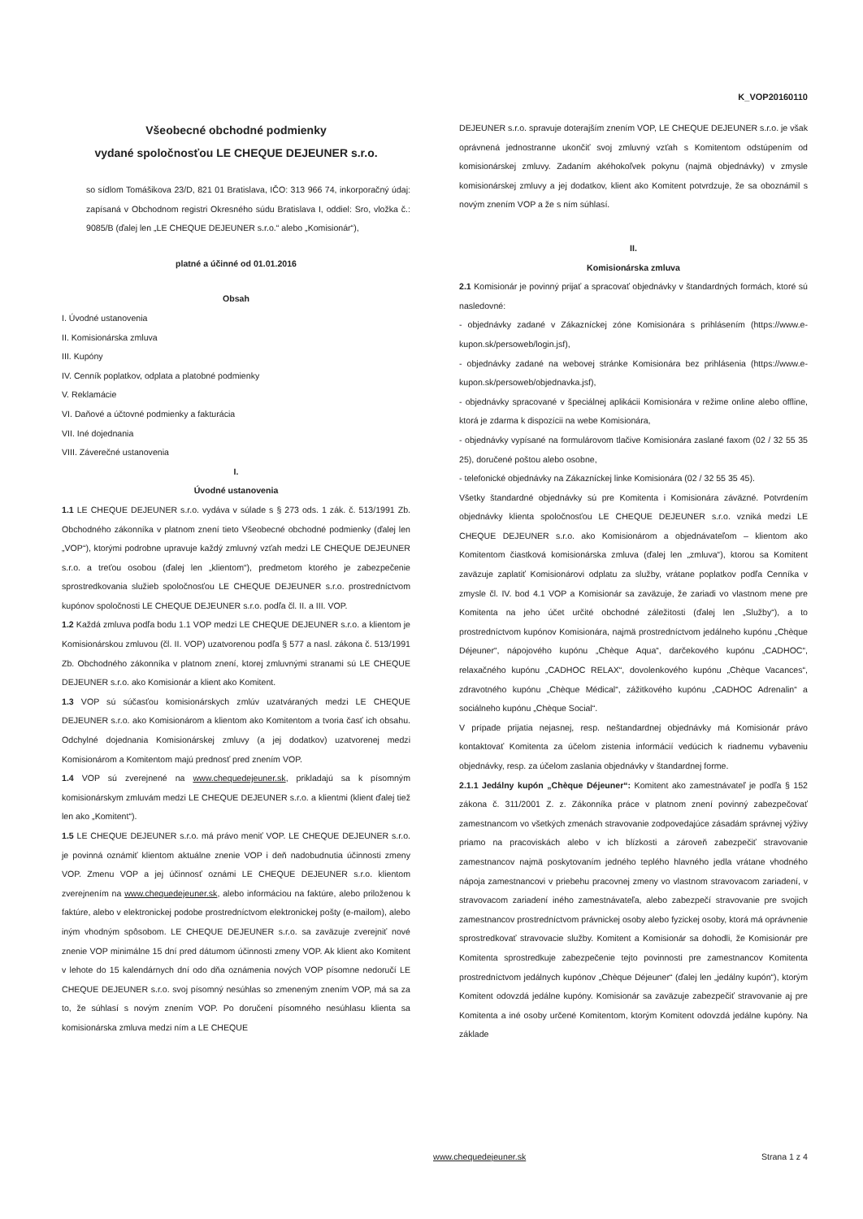K_VOP20160110
Všeobecné obchodné podmienky
vydané spoločnosťou LE CHEQUE DEJEUNER s.r.o.
so sídlom Tomášikova 23/D, 821 01 Bratislava, IČO: 313 966 74, inkorporačný údaj: zapísaná v Obchodnom registri Okresného súdu Bratislava I, oddiel: Sro, vložka č.: 9085/B (ďalej len „LE CHEQUE DEJEUNER s.r.o.“ alebo „Komisionár“),
platné a účinné od 01.01.2016
Obsah
I. Úvodné ustanovenia
II. Komisionárska zmluva
III. Kupóny
IV. Cenník poplatkov, odplata a platobné podmienky
V. Reklamácie
VI. Daňové a účtovné podmienky a fakturácia
VII. Iné dojednania
VIII. Záverečné ustanovenia
I.
Úvodné ustanovenia
1.1 LE CHEQUE DEJEUNER s.r.o. vydáva v súlade s § 273 ods. 1 zák. č. 513/1991 Zb. Obchodného zákonníka v platnom znení tieto Všeobecné obchodné podmienky (ďalej len „VOP“), ktorými podrobne upravuje každý zmluvný vzťah medzi LE CHEQUE DEJEUNER s.r.o. a treťou osobou (ďalej len „klientom“), predmetom ktorého je zabezpečenie sprostredkovania služieb spoločnosťou LE CHEQUE DEJEUNER s.r.o. prostredníctvom kupónov spoločnosti LE CHEQUE DEJEUNER s.r.o. podľa čl. II. a III. VOP.
1.2 Každá zmluva podľa bodu 1.1 VOP medzi LE CHEQUE DEJEUNER s.r.o. a klientom je Komisionárskou zmluvou (čl. II. VOP) uzatvorenou podľa § 577 a nasl. zákona č. 513/1991 Zb. Obchodného zákonníka v platnom znení, ktorej zmluvnými stranami sú LE CHEQUE DEJEUNER s.r.o. ako Komisionár a klient ako Komitent.
1.3 VOP sú súčasťou komisionárskych zmlúv uzatváraných medzi LE CHEQUE DEJEUNER s.r.o. ako Komisionárom a klientom ako Komitentom a tvoria časť ich obsahu. Odchylné dojednania Komisionárskej zmluvy (a jej dodatkov) uzatvorenej medzi Komisionárom a Komitentom majú prednosť pred znením VOP.
1.4 VOP sú zverejnené na www.chequedejeuner.sk, prikladajú sa k písomným komisionárskym zmluvám medzi LE CHEQUE DEJEUNER s.r.o. a klientmi (klient ďalej tiež len ako „Komitent“).
1.5 LE CHEQUE DEJEUNER s.r.o. má právo meniť VOP. LE CHEQUE DEJEUNER s.r.o. je povinná oznámiť klientom aktuálne znenie VOP i deň nadobudnutia účinnosti zmeny VOP. Zmenu VOP a jej účinnosť oznámi LE CHEQUE DEJEUNER s.r.o. klientom zverejnením na www.chequedejeuner.sk, alebo informáciou na faktúre, alebo priloženou k faktúre, alebo v elektronickej podobe prostredníctvom elektronickej pošty (e-mailom), alebo iným vhodným spôsobom. LE CHEQUE DEJEUNER s.r.o. sa zaväzuje zverejniť nové znenie VOP minimálne 15 dní pred dátumom účinnosti zmeny VOP. Ak klient ako Komitent v lehote do 15 kalendárnych dní odo dňa oznámenia nových VOP písomne nedoručí LE CHEQUE DEJEUNER s.r.o. svoj písomný nesúhlas so zmeneným znením VOP, má sa za to, že súhlasí s novým znením VOP. Po doručení písomného nesúhlasu klienta sa komisionárska zmluva medzi ním a LE CHEQUE
DEJEUNER s.r.o. spravuje doterajším znením VOP, LE CHEQUE DEJEUNER s.r.o. je však oprávnená jednostranne ukončiť svoj zmluvný vzťah s Komitentom odstúpením od komisionárskej zmluvy. Zadaním akéhokoľvek pokynu (najmä objednávky) v zmysle komisionárskej zmluvy a jej dodatkov, klient ako Komitent potvrdzuje, že sa oboznámil s novým znením VOP a že s ním súhlasí.
II.
Komisionárska zmluva
2.1 Komisionár je povinný prijať a spracovať objednávky v štandardných formách, ktoré sú nasledovné:
- objednávky zadané v Zákazníckej zóne Komisionára s prihlásením (https://www.e-kupon.sk/persoweb/login.jsf),
- objednávky zadané na webovej stránke Komisionára bez prihlásenia (https://www.e-kupon.sk/persoweb/objednavka.jsf),
- objednávky spracované v špeciálnej aplikácii Komisionára v režime online alebo offline, ktorá je zdarma k dispozícii na webe Komisionára,
- objednávky vypísané na formulárovom tlačive Komisionára zaslané faxom (02 / 32 55 35 25), doručené poštou alebo osobne,
- telefonické objednávky na Zákazníckej linke Komisionára (02 / 32 55 35 45).
Všetky štandardné objednávky sú pre Komitenta i Komisionára záväzné. Potvrdením objednávky klienta spoločnosťou LE CHEQUE DEJEUNER s.r.o. vzniká medzi LE CHEQUE DEJEUNER s.r.o. ako Komisionárom a objednávateľom – klientom ako Komitentom čiastková komisionárska zmluva (ďalej len „zmluva“), ktorou sa Komitent zaväzuje zaplatiť Komisionárovi odplatu za služby, vrátane poplatkov podľa Cenníka v zmysle čl. IV. bod 4.1 VOP a Komisionár sa zaväzuje, že zariadi vo vlastnom mene pre Komitenta na jeho účet určité obchodné záležitosti (ďalej len „Služby“), a to prostredníctvom kupónov Komisionára, najmä prostredníctvom jedálneho kupónu „Chèque Déjeuner“, nápojového kupónu „Chèque Aqua“, darčekového kupónu „CADHOC“, relaxačného kupónu „CADHOC RELAX“, dovolenkového kupónu „Chèque Vacances“, zdravotného kupónu „Chèque Médical“, zážitkového kupónu „CADHOC Adrenalin“ a sociálneho kupónu „Chèque Social“.
V prípade prijatia nejasnej, resp. neštandardnej objednávky má Komisionár právo kontaktovať Komitenta za účelom zistenia informácií vedúcich k riadnemu vybaveniu objednávky, resp. za účelom zaslania objednávky v štandardnej forme.
2.1.1 Jedálny kupón „Chèque Déjeuner“: Komitent ako zamestnávateľ je podľa § 152 zákona č. 311/2001 Z. z. Zákonníka práce v platnom znení povinný zabezpečovať zamestnancom vo všetkých zmenách stravovanie zodpovedajúce zásadám správnej výživy priamo na pracoviskách alebo v ich blízkosti a zároveň zabezpečiť stravovanie zamestnancov najmä poskytovaním jedného teplého hlavného jedla vrátane vhodného nápoja zamestnancovi v priebehu pracovnej zmeny vo vlastnom stravovacom zariadení, v stravovacom zariadení iného zamestnávateľa, alebo zabezpečí stravovanie pre svojich zamestnancov prostredníctvom právnickej osoby alebo fyzickej osoby, ktorá má oprávnenie sprostredkovať stravovacie služby. Komitent a Komisionár sa dohodli, že Komisionár pre Komitenta sprostredkuje zabezpečenie tejto povinnosti pre zamestnancov Komitenta prostredníctvom jedálnych kupónov „Chèque Déjeuner“ (ďalej len „jedálny kupón“), ktorým Komitent odovzdá jedálne kupóny. Komisionár sa zaväzuje zabezpečiť stravovanie aj pre Komitenta a iné osoby určené Komitentom, ktorým Komitent odovzdá jedálne kupóny. Na základe
www.chequedejeuner.sk Strana 1 z 4